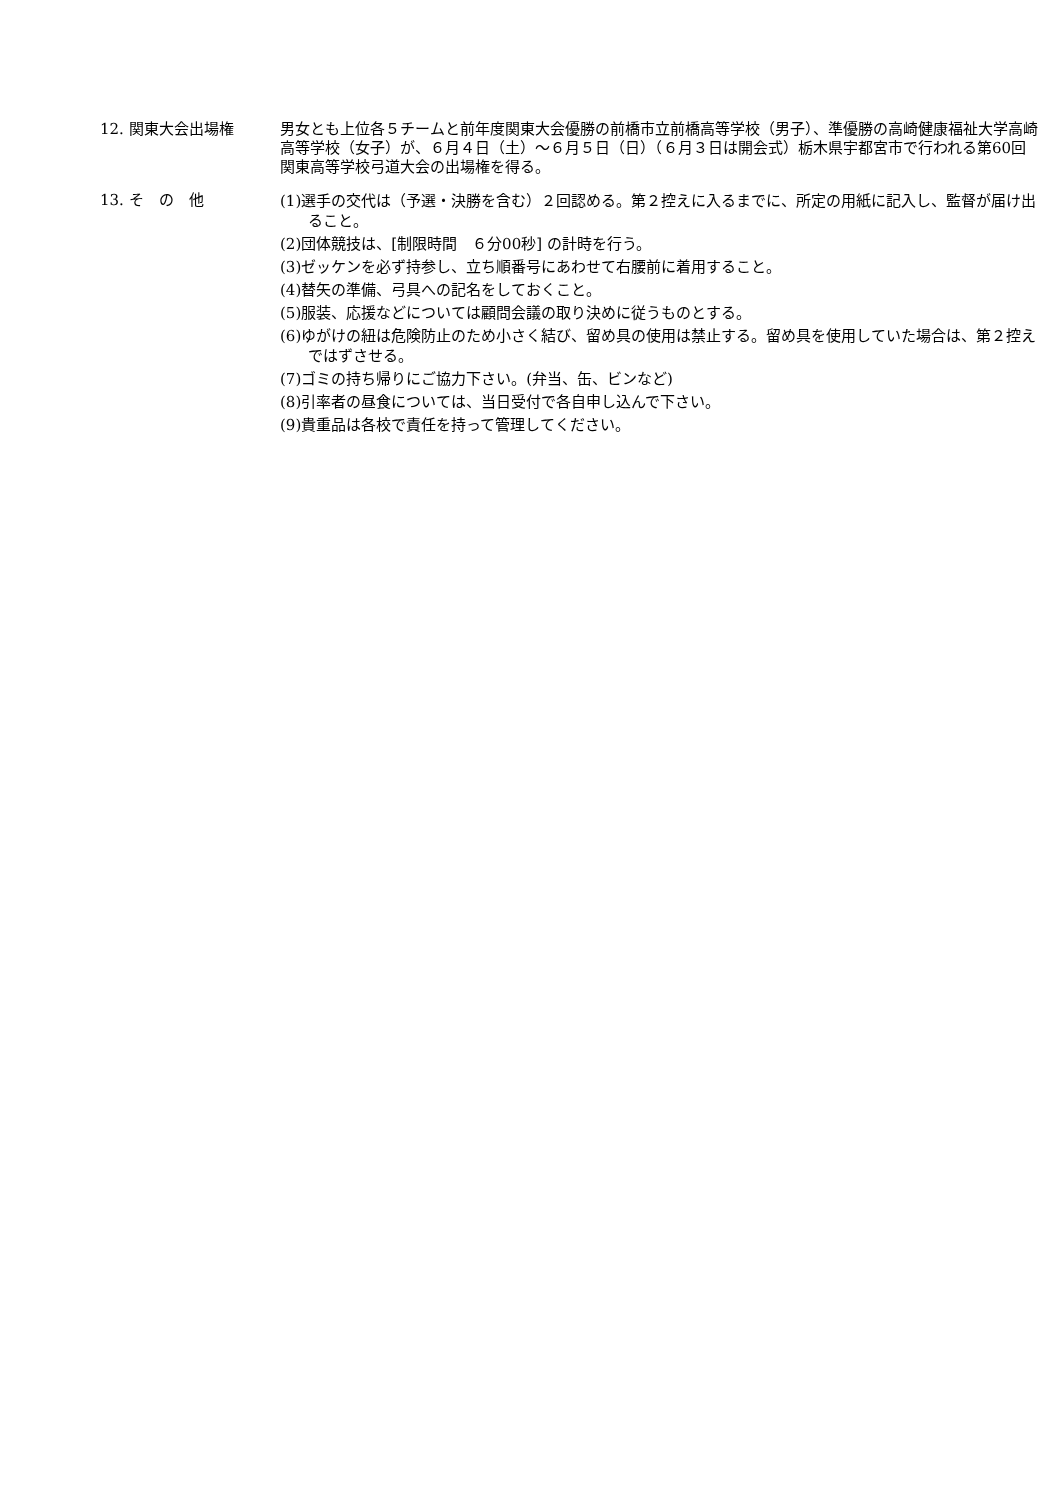12. 関東大会出場権 男女とも上位各５チームと前年度関東大会優勝の前橋市立前橋高等学校（男子）、準優勝の高崎健康福祉大学高崎高等学校（女子）が、６月４日（土）～６月５日（日）（６月３日は開会式）栃木県宇都宮市で行われる第60回関東高等学校弓道大会の出場権を得る。
13. そ　の　他
(1)選手の交代は（予選・決勝を含む）２回認める。第２控えに入るまでに、所定の用紙に記入し、監督が届け出ること。
(2)団体競技は、[制限時間　６分00秒] の計時を行う。
(3)ゼッケンを必ず持参し、立ち順番号にあわせて右腰前に着用すること。
(4)替矢の準備、弓具への記名をしておくこと。
(5)服装、応援などについては顧問会議の取り決めに従うものとする。
(6)ゆがけの紐は危険防止のため小さく結び、留め具の使用は禁止する。留め具を使用していた場合は、第２控えではずさせる。
(7)ゴミの持ち帰りにご協力下さい。(弁当、缶、ビンなど)
(8)引率者の昼食については、当日受付で各自申し込んで下さい。
(9)貴重品は各校で責任を持って管理してください。